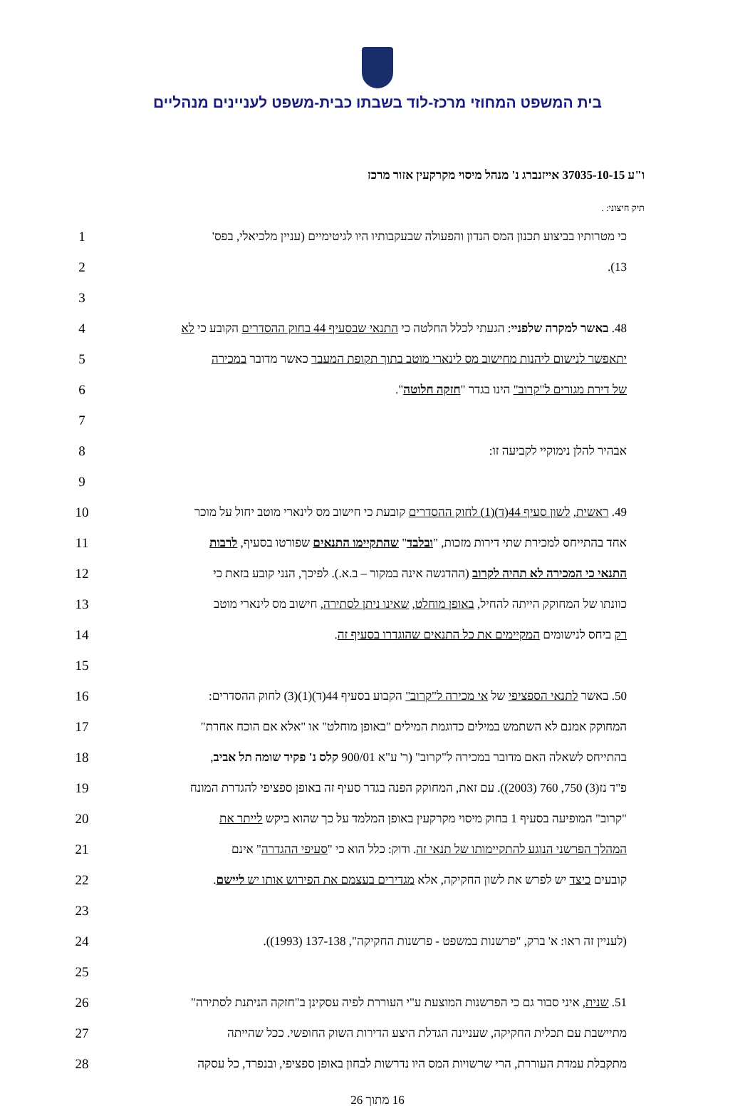בית המשפט המחוזי מרכז-לוד בשבתו כבית-משפט לעניינים מנהליים
ו"ע 37035-10-15 אייזנברג נ' מנהל מיסוי מקרקעין אזור מרכז
תיק חיצוני: .
כי מטרותיו בביצוע תכנון המס הנדון והפעולה שבעקבותיו היו לגיטימיים (עניין מלכיאלי, בפס'
1
13). 2
3
48. באשר למקרה שלפניי: הגעתי לכלל החלטה כי התנאי שבסעיף 44 בחוק ההסדרים הקובע כי לא
4
יתאפשר לנישום ליהנות מחישוב מס לינארי מוטב בתוך תקופת המעבר כאשר מדובר במכירה
5
של דירת מגורים ל"קרוב" הינו בגדר "חזקה חלוטה". 6
7
אבהיר להלן נימוקיי לקביעה זו: 8
9
49. ראשית, לשון סעיף 44(ד)(1) לחוק ההסדרים קובעת כי חישוב מס לינארי מוטב יחול על מוכר
10
אחד בהתייחס למכירת שתי דירות מזכות, "ובלבד" שהתקיימו התנאים שפורטו בסעיף, לרבות
11
התנאי כי המכירה לא תהיה לקרוב (ההדגשה אינה במקור – ב.א.). לפיכך, הנני קובע בזאת כי
12
כוונתו של המחוקק הייתה להחיל, באופן מוחלט, שאינו ניתן לסתירה, חישוב מס לינארי מוטב
13
רק ביחס לנישומים המקיימים את כל התנאים שהוגדרו בסעיף זה. 14
15
50. באשר לתנאי הספציפי של אי מכירה ל"קרוב" הקבוע בסעיף 44(ד)(1)(3) לחוק ההסדרים:
16
המחוקק אמנם לא השתמש במילים כדוגמת המילים "באופן מוחלט" או "אלא אם הוכח אחרת"
17
בהתייחס לשאלה האם מדובר במכירה ל"קרוב" (ר' ע"א 900/01 קלס נ' פקיד שומה תל אביב,
18
פ"ד נז(3) 750, 760 (2003)). עם זאת, המחוקק הפנה בגדר סעיף זה באופן ספציפי להגדרת המונח
19
"קרוב" המופיעה בסעיף 1 בחוק מיסוי מקרקעין באופן המלמד על כך שהוא ביקש לייתר את
20
המהלך הפרשני הנוגע להתקיימותו של תנאי זה. ודוק: כלל הוא כי "סעיפי ההגדרה" אינם
21
קובעים כיצד יש לפרש את לשון החקיקה, אלא מגדירים בעצמם את הפירוש אותו יש ליישם.
22
23
(לעניין זה ראו: א' ברק, "פרשנות במשפט - פרשנות החקיקה", 137-138 (1993)). 24
25
51. שנית, איני סבור גם כי הפרשנות המוצעת ע"י העוררת לפיה עסקינן ב"חזקה הניתנת לסתירה"
26
מתיישבת עם תכלית החקיקה, שעניינה הגדלת היצע הדירות השוק החופשי. ככל שהייתה
27
מתקבלת עמדת העוררת, הרי שרשויות המס היו נדרשות לבחון באופן ספציפי, ובנפרד, כל עסקה
28
16 מתוך 26